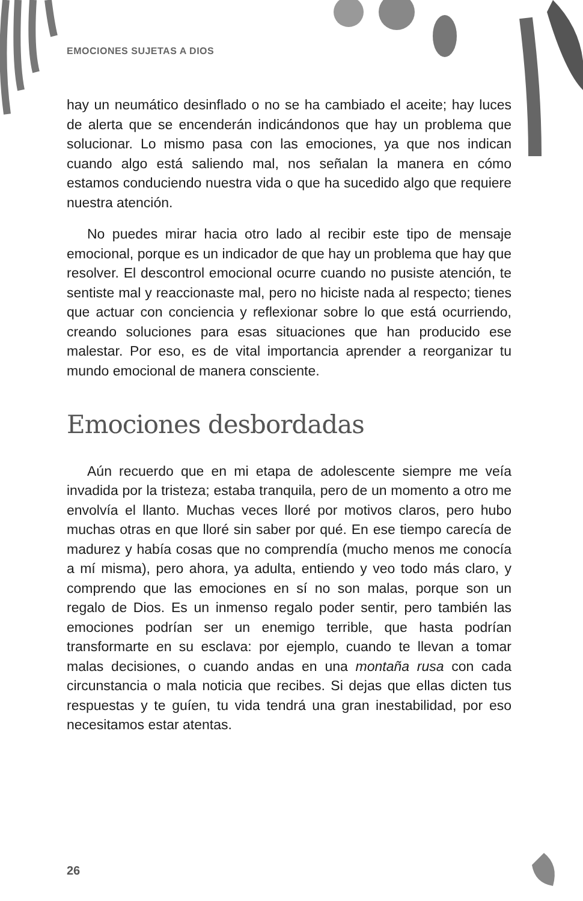EMOCIONES SUJETAS A DIOS
hay un neumático desinflado o no se ha cambiado el aceite; hay luces de alerta que se encenderán indicándonos que hay un problema que solucionar. Lo mismo pasa con las emociones, ya que nos indican cuando algo está saliendo mal, nos señalan la manera en cómo estamos conduciendo nuestra vida o que ha sucedido algo que requiere nuestra atención.
No puedes mirar hacia otro lado al recibir este tipo de mensaje emocional, porque es un indicador de que hay un problema que hay que resolver. El descontrol emocional ocurre cuando no pusiste atención, te sentiste mal y reaccionaste mal, pero no hiciste nada al respecto; tienes que actuar con conciencia y reflexionar sobre lo que está ocurriendo, creando soluciones para esas situaciones que han producido ese malestar. Por eso, es de vital importancia aprender a reorganizar tu mundo emocional de manera consciente.
Emociones desbordadas
Aún recuerdo que en mi etapa de adolescente siempre me veía invadida por la tristeza; estaba tranquila, pero de un momento a otro me envolvía el llanto. Muchas veces lloré por motivos claros, pero hubo muchas otras en que lloré sin saber por qué. En ese tiempo carecía de madurez y había cosas que no comprendía (mucho menos me conocía a mí misma), pero ahora, ya adulta, entiendo y veo todo más claro, y comprendo que las emociones en sí no son malas, porque son un regalo de Dios. Es un inmenso regalo poder sentir, pero también las emociones podrían ser un enemigo terrible, que hasta podrían transformarte en su esclava: por ejemplo, cuando te llevan a tomar malas decisiones, o cuando andas en una montaña rusa con cada circunstancia o mala noticia que recibes. Si dejas que ellas dicten tus respuestas y te guíen, tu vida tendrá una gran inestabilidad, por eso necesitamos estar atentas.
26